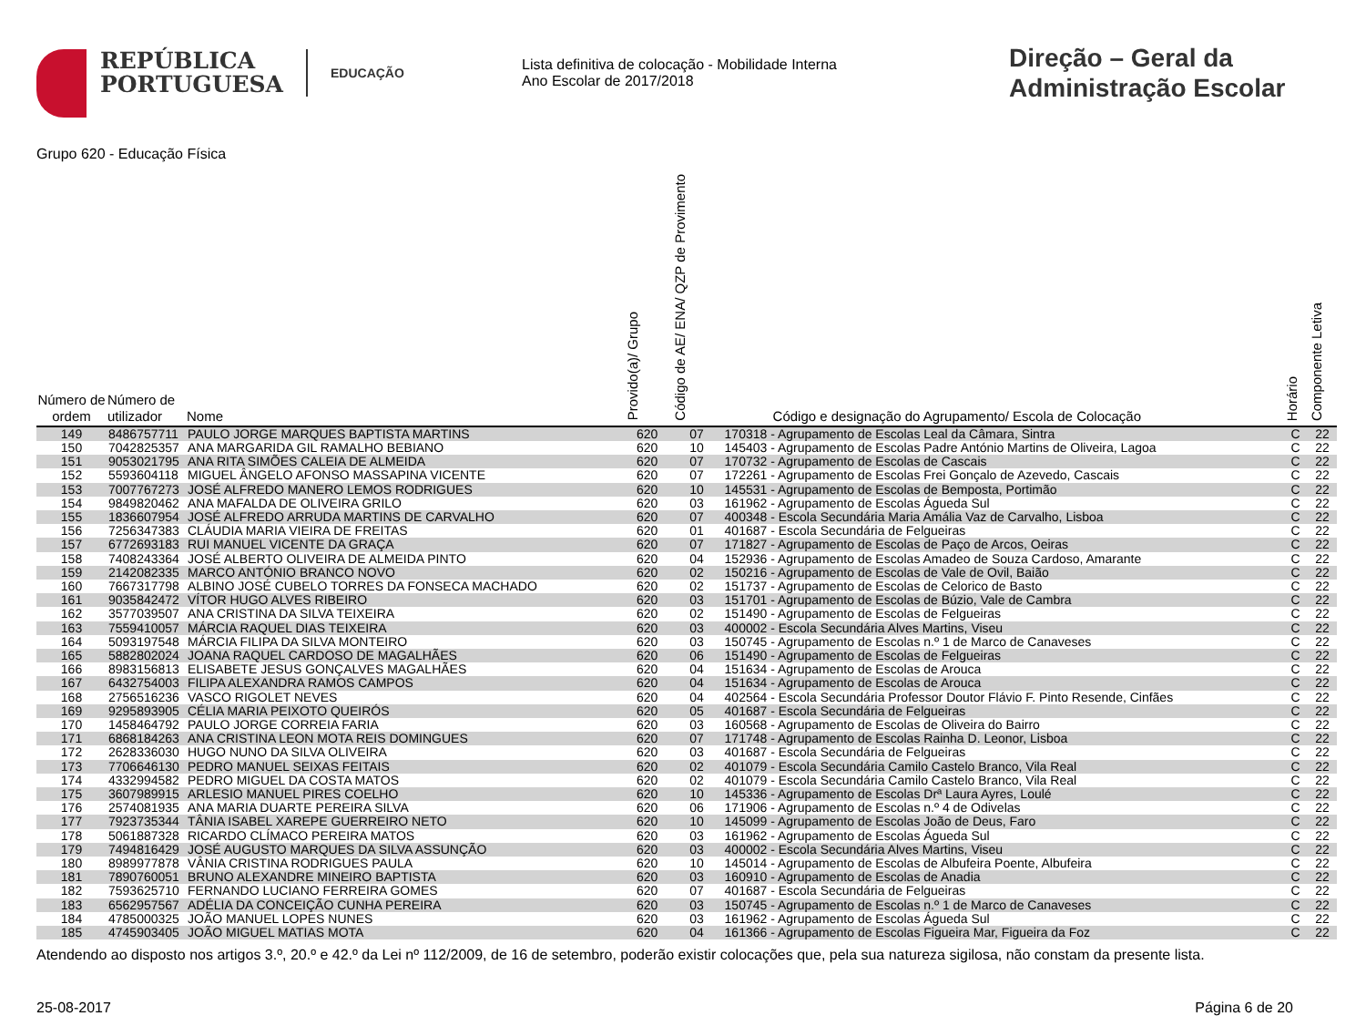REPÚBLICA
PORTUGUESA
EDUCAÇÃO
Lista definitiva de colocação - Mobilidade Interna
Ano Escolar de 2017/2018
Direção – Geral da
Administração Escolar
Grupo 620 - Educação Física
| Número de ordem | Número de utilizador | Nome | Provido(a)/ Grupo | Código de AE/ ENA/ QZP de Provimento | Código e designação do Agrupamento/ Escola de Colocação | Horário | Componente Letiva |
| --- | --- | --- | --- | --- | --- | --- | --- |
| 149 | 8486757711 | PAULO JORGE MARQUES BAPTISTA MARTINS | 620 | 07 | 170318 - Agrupamento de Escolas Leal da Câmara, Sintra | C | 22 |
| 150 | 7042825357 | ANA MARGARIDA GIL RAMALHO BEBIANO | 620 | 10 | 145403 - Agrupamento de Escolas Padre António Martins de Oliveira, Lagoa | C | 22 |
| 151 | 9053021795 | ANA RITA SIMÕES CALEIA DE ALMEIDA | 620 | 07 | 170732 - Agrupamento de Escolas de Cascais | C | 22 |
| 152 | 5593604118 | MIGUEL ÂNGELO AFONSO MASSAPINA VICENTE | 620 | 07 | 172261 - Agrupamento de Escolas Frei Gonçalo de Azevedo, Cascais | C | 22 |
| 153 | 7007767273 | JOSÉ ALFREDO MANERO LEMOS RODRIGUES | 620 | 10 | 145531 - Agrupamento de Escolas de Bemposta, Portimão | C | 22 |
| 154 | 9849820462 | ANA MAFALDA DE OLIVEIRA GRILO | 620 | 03 | 161962 - Agrupamento de Escolas Águeda Sul | C | 22 |
| 155 | 1836607954 | JOSÉ ALFREDO ARRUDA MARTINS DE CARVALHO | 620 | 07 | 400348 - Escola Secundária Maria Amália Vaz de Carvalho, Lisboa | C | 22 |
| 156 | 7256347383 | CLÁUDIA MARIA VIEIRA DE FREITAS | 620 | 01 | 401687 - Escola Secundária de Felgueiras | C | 22 |
| 157 | 6772693183 | RUI MANUEL VICENTE DA GRAÇA | 620 | 07 | 171827 - Agrupamento de Escolas de Paço de Arcos, Oeiras | C | 22 |
| 158 | 7408243364 | JOSÉ ALBERTO OLIVEIRA DE ALMEIDA PINTO | 620 | 04 | 152936 - Agrupamento de Escolas Amadeo de Souza Cardoso, Amarante | C | 22 |
| 159 | 2142082335 | MARCO ANTÓNIO BRANCO NOVO | 620 | 02 | 150216 - Agrupamento de Escolas de Vale de Ovil, Baião | C | 22 |
| 160 | 7667317798 | ALBINO JOSÉ CUBELO TORRES DA FONSECA MACHADO | 620 | 02 | 151737 - Agrupamento de Escolas de Celorico de Basto | C | 22 |
| 161 | 9035842472 | VÍTOR HUGO ALVES RIBEIRO | 620 | 03 | 151701 - Agrupamento de Escolas de Búzio, Vale de Cambra | C | 22 |
| 162 | 3577039507 | ANA CRISTINA DA SILVA TEIXEIRA | 620 | 02 | 151490 - Agrupamento de Escolas de Felgueiras | C | 22 |
| 163 | 7559410057 | MÁRCIA RAQUEL DIAS TEIXEIRA | 620 | 03 | 400002 - Escola Secundária Alves Martins, Viseu | C | 22 |
| 164 | 5093197548 | MÁRCIA FILIPA DA SILVA MONTEIRO | 620 | 03 | 150745 - Agrupamento de Escolas n.º 1 de Marco de Canaveses | C | 22 |
| 165 | 5882802024 | JOANA RAQUEL CARDOSO DE MAGALHÃES | 620 | 06 | 151490 - Agrupamento de Escolas de Felgueiras | C | 22 |
| 166 | 8983156813 | ELISABETE JESUS GONÇALVES MAGALHÃES | 620 | 04 | 151634 - Agrupamento de Escolas de Arouca | C | 22 |
| 167 | 6432754003 | FILIPA ALEXANDRA RAMOS CAMPOS | 620 | 04 | 151634 - Agrupamento de Escolas de Arouca | C | 22 |
| 168 | 2756516236 | VASCO RIGOLET NEVES | 620 | 04 | 402564 - Escola Secundária Professor Doutor Flávio F. Pinto Resende, Cinfães | C | 22 |
| 169 | 9295893905 | CÉLIA MARIA PEIXOTO QUEIRÓS | 620 | 05 | 401687 - Escola Secundária de Felgueiras | C | 22 |
| 170 | 1458464792 | PAULO JORGE CORREIA FARIA | 620 | 03 | 160568 - Agrupamento de Escolas de Oliveira do Bairro | C | 22 |
| 171 | 6868184263 | ANA CRISTINA LEON MOTA REIS DOMINGUES | 620 | 07 | 171748 - Agrupamento de Escolas Rainha D. Leonor, Lisboa | C | 22 |
| 172 | 2628336030 | HUGO NUNO DA SILVA OLIVEIRA | 620 | 03 | 401687 - Escola Secundária de Felgueiras | C | 22 |
| 173 | 7706646130 | PEDRO MANUEL SEIXAS FEITAIS | 620 | 02 | 401079 - Escola Secundária Camilo Castelo Branco, Vila Real | C | 22 |
| 174 | 4332994582 | PEDRO MIGUEL DA COSTA MATOS | 620 | 02 | 401079 - Escola Secundária Camilo Castelo Branco, Vila Real | C | 22 |
| 175 | 3607989915 | ARLESIO MANUEL PIRES COELHO | 620 | 10 | 145336 - Agrupamento de Escolas Drª Laura Ayres, Loulé | C | 22 |
| 176 | 2574081935 | ANA MARIA DUARTE PEREIRA SILVA | 620 | 06 | 171906 - Agrupamento de Escolas n.º 4 de Odivelas | C | 22 |
| 177 | 7923735344 | TÂNIA ISABEL XAREPE GUERREIRO NETO | 620 | 10 | 145099 - Agrupamento de Escolas João de Deus, Faro | C | 22 |
| 178 | 5061887328 | RICARDO CLÍMACO PEREIRA MATOS | 620 | 03 | 161962 - Agrupamento de Escolas Águeda Sul | C | 22 |
| 179 | 7494816429 | JOSÉ AUGUSTO MARQUES DA SILVA ASSUNÇÃO | 620 | 03 | 400002 - Escola Secundária Alves Martins, Viseu | C | 22 |
| 180 | 8989977878 | VÂNIA CRISTINA RODRIGUES PAULA | 620 | 10 | 145014 - Agrupamento de Escolas de Albufeira Poente, Albufeira | C | 22 |
| 181 | 7890760051 | BRUNO ALEXANDRE MINEIRO BAPTISTA | 620 | 03 | 160910 - Agrupamento de Escolas de Anadia | C | 22 |
| 182 | 7593625710 | FERNANDO LUCIANO FERREIRA GOMES | 620 | 07 | 401687 - Escola Secundária de Felgueiras | C | 22 |
| 183 | 6562957567 | ADÉLIA DA CONCEIÇÃO CUNHA PEREIRA | 620 | 03 | 150745 - Agrupamento de Escolas n.º 1 de Marco de Canaveses | C | 22 |
| 184 | 4785000325 | JOÃO MANUEL LOPES NUNES | 620 | 03 | 161962 - Agrupamento de Escolas Águeda Sul | C | 22 |
| 185 | 4745903405 | JOÃO MIGUEL MATIAS MOTA | 620 | 04 | 161366 - Agrupamento de Escolas Figueira Mar, Figueira da Foz | C | 22 |
Atendendo ao disposto nos artigos 3.º, 20.º e 42.º da Lei nº 112/2009, de 16 de setembro, poderão existir colocações que, pela sua natureza sigilosa, não constam da presente lista.
25-08-2017 Página 6 de 20